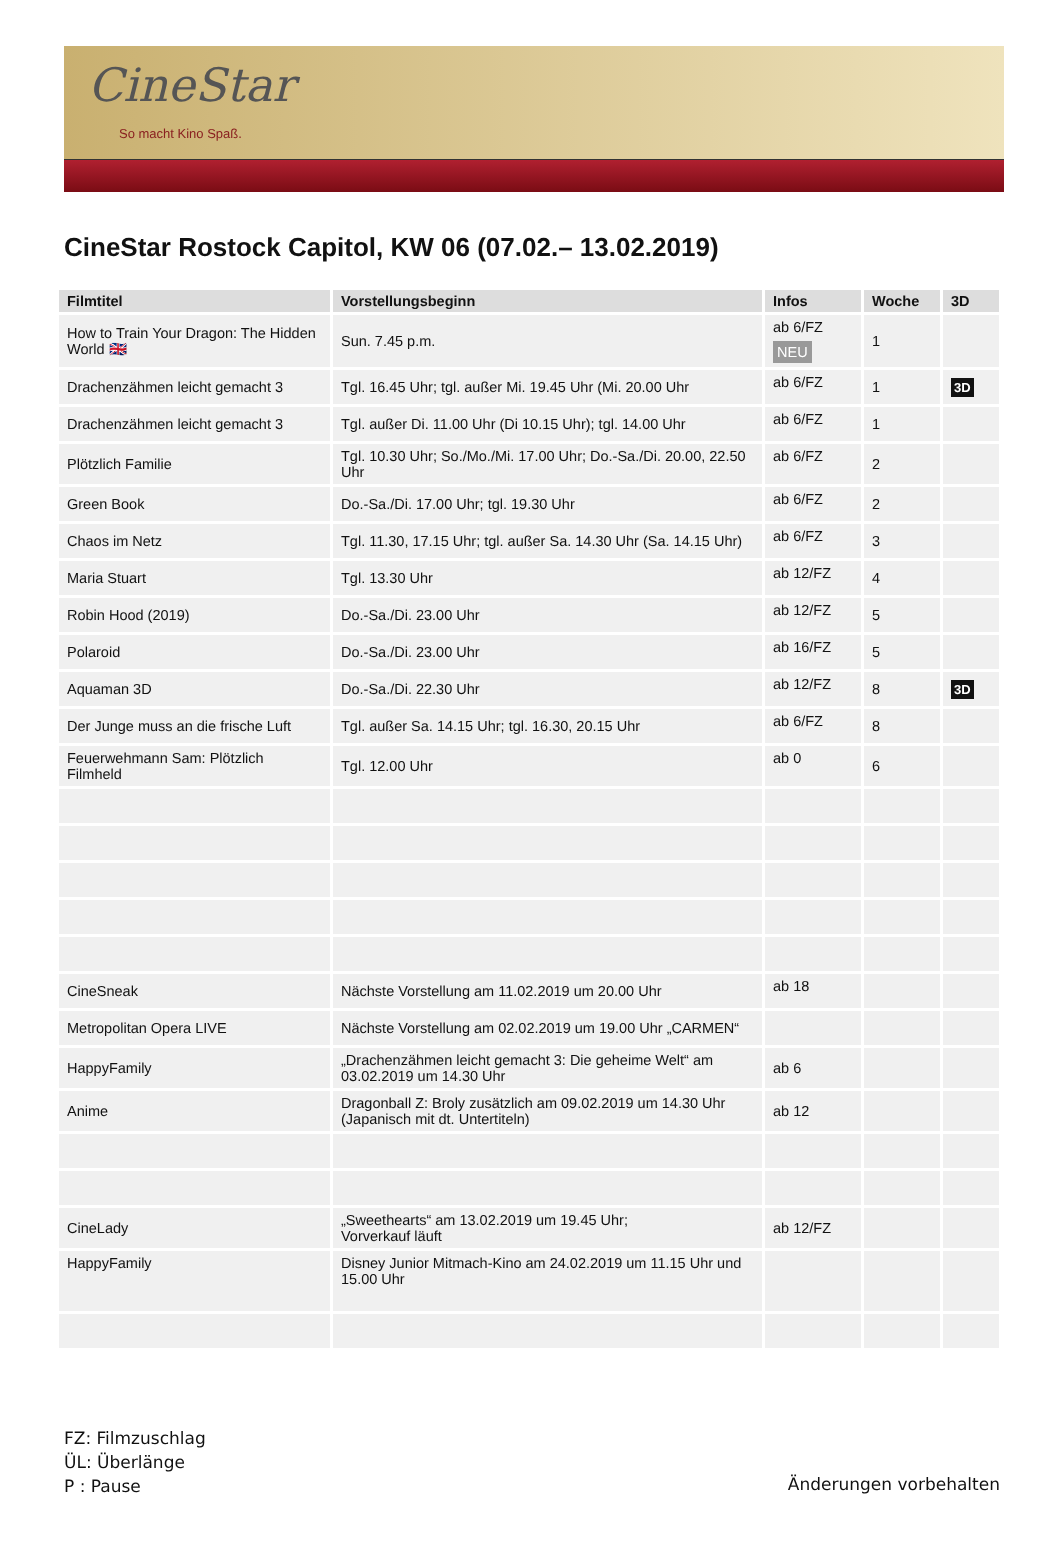CineStar
So macht Kino Spaß.
CineStar Rostock Capitol, KW 06 (07.02.– 13.02.2019)
| Filmtitel | Vorstellungsbeginn | Infos | Woche | 3D |
| --- | --- | --- | --- | --- |
| How to Train Your Dragon: The Hidden World 🇬🇧 | Sun. 7.45 p.m. | ab 6/FZ NEU | 1 | |
| Drachenzähmen leicht gemacht 3 | Tgl. 16.45 Uhr; tgl. außer Mi. 19.45 Uhr (Mi. 20.00 Uhr | ab 6/FZ | 1 | 3D |
| Drachenzähmen leicht gemacht 3 | Tgl. außer Di. 11.00 Uhr (Di 10.15 Uhr); tgl. 14.00 Uhr | ab 6/FZ | 1 | |
| Plötzlich Familie | Tgl. 10.30 Uhr; So./Mo./Mi. 17.00 Uhr; Do.-Sa./Di. 20.00, 22.50 Uhr | ab 6/FZ | 2 | |
| Green Book | Do.-Sa./Di. 17.00 Uhr; tgl. 19.30 Uhr | ab 6/FZ | 2 | |
| Chaos im Netz | Tgl. 11.30, 17.15 Uhr; tgl. außer Sa. 14.30 Uhr (Sa. 14.15 Uhr) | ab 6/FZ | 3 | |
| Maria Stuart | Tgl. 13.30 Uhr | ab 12/FZ | 4 | |
| Robin Hood (2019) | Do.-Sa./Di. 23.00 Uhr | ab 12/FZ | 5 | |
| Polaroid | Do.-Sa./Di. 23.00 Uhr | ab 16/FZ | 5 | |
| Aquaman 3D | Do.-Sa./Di. 22.30 Uhr | ab 12/FZ | 8 | 3D |
| Der Junge muss an die frische Luft | Tgl. außer Sa. 14.15 Uhr; tgl. 16.30, 20.15 Uhr | ab 6/FZ | 8 | |
| Feuerwehmann Sam: Plötzlich Filmheld | Tgl. 12.00 Uhr | ab 0 | 6 | |
| CineSneak | Nächste Vorstellung am 11.02.2019 um 20.00 Uhr | ab 18 | | |
| Metropolitan Opera LIVE | Nächste Vorstellung am 02.02.2019 um 19.00 Uhr „CARMEN“ | | | |
| HappyFamily | „Drachenzähmen leicht gemacht 3: Die geheime Welt“ am 03.02.2019 um 14.30 Uhr | ab 6 | | |
| Anime | Dragonball Z: Broly zusätzlich am 09.02.2019 um 14.30 Uhr (Japanisch mit dt. Untertiteln) | ab 12 | | |
| CineLady | „Sweethearts“ am 13.02.2019 um 19.45 Uhr; Vorverkauf läuft | ab 12/FZ | | |
| HappyFamily | Disney Junior Mitmach-Kino am 24.02.2019 um 11.15 Uhr und 15.00 Uhr | | | |
FZ: Filmzuschlag
ÜL: Überlänge
P : Pause
Änderungen vorbehalten